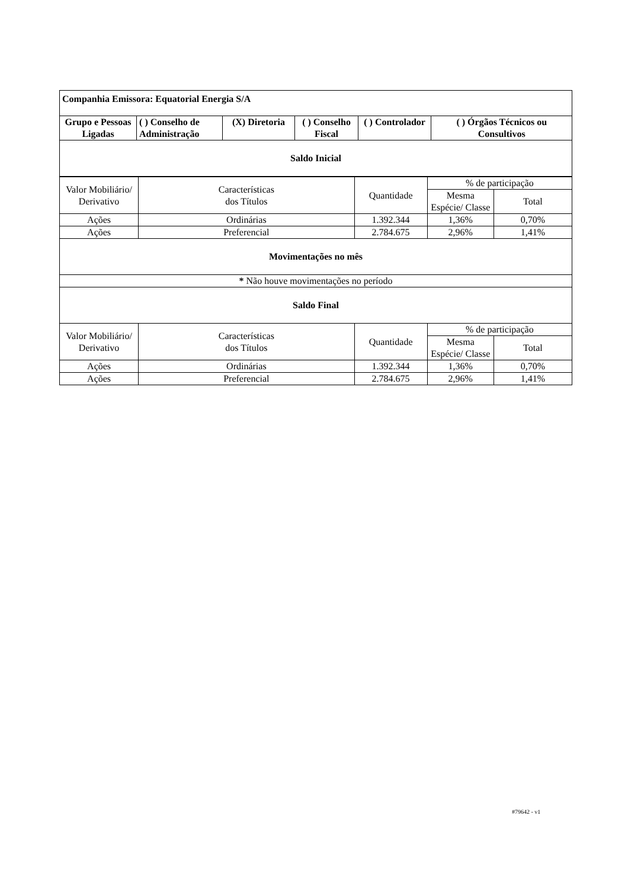| Companhia Emissora: Equatorial Energia S/A | | | | | |
| Grupo e Pessoas Ligadas | ( ) Conselho de Administração | (X) Diretoria | ( ) Conselho Fiscal | ( ) Controlador | ( ) Órgãos Técnicos ou Consultivos |
| Saldo Inicial | | | | | |
| Valor Mobiliário/ Derivativo | Características dos Títulos | Quantidade | % de participação | |
| | | | Mesma Espécie/ Classe | Total |
| Ações | Ordinárias | 1.392.344 | 1,36% | 0,70% |
| Ações | Preferencial | 2.784.675 | 2,96% | 1,41% |
| Movimentações no mês | | | | |
| * Não houve movimentações no período | | | | |
| Saldo Final | | | | |
| Valor Mobiliário/ Derivativo | Características dos Títulos | Quantidade | % de participação | |
| | | | Mesma Espécie/ Classe | Total |
| Ações | Ordinárias | 1.392.344 | 1,36% | 0,70% |
| Ações | Preferencial | 2.784.675 | 2,96% | 1,41% |
#79642 - v1